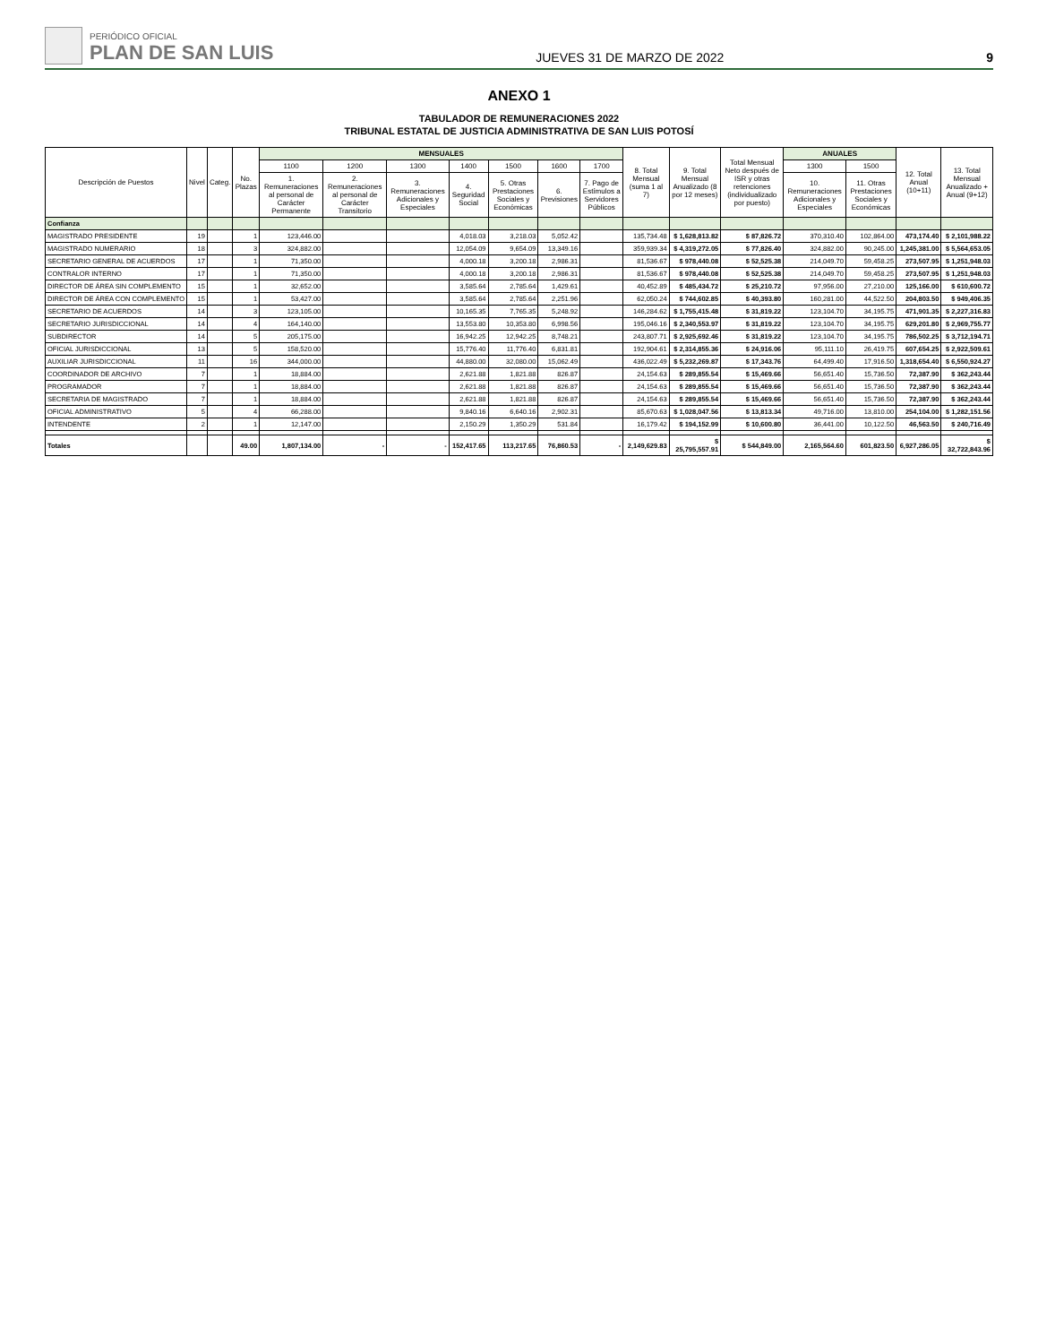PERIÓDICO OFICIAL
PLAN DE SAN LUIS
JUEVES 31 DE MARZO DE 2022
9
ANEXO 1
TABULADOR DE REMUNERACIONES 2022
TRIBUNAL ESTATAL DE JUSTICIA ADMINISTRATIVA DE SAN LUIS POTOSÍ
| Descripción de Puestos | Nivel | Categ. | No. Plazas | MENSUALES | | | | | | | 8. Total Mensual (suma 1 al 7) | 9. Total Mensual Anualizado (8 por 12 meses) | Total Mensual Neto después de ISR y otras retenciones (individualizado por puesto) | ANUALES | | 12. Total Anual (10+11) | 13. Total Mensual Anualizado + Anual (9+12) |
| --- | --- | --- | --- | --- | --- | --- | --- | --- | --- | --- | --- | --- | --- | --- | --- | --- | --- |
| | | | | 1100 | 1200 | 1300 | 1400 | 1500 | 1600 | 1700 | | | | 1300 | 1500 | | |
| | | | | 1. Remuneraciones al personal de Carácter Permanente | 2. Remuneraciones al personal de Carácter Transitorio | 3. Remuneraciones Adicionales y Especiales | 4. Seguridad Social | 5. Otras Prestaciones Sociales y Económicas | 6. Previsiones | 7. Pago de Estímulos a Servidores Públicos | | | | 10. Remuneraciones Adicionales y Especiales | 11. Otras Prestaciones Sociales y Económicas | | |
| Confianza | | | | | | | | | | | | | | | | | |
| MAGISTRADO PRESIDENTE | 19 | | 1 | 123,446.00 | | | 4,018.03 | 3,218.03 | 5,052.42 | | 135,734.48 | $ 1,628,813.82 | $ 87,826.72 | 370,310.40 | 102,864.00 | 473,174.40 | $ 2,101,988.22 |
| MAGISTRADO NUMERARIO | 18 | | 3 | 324,882.00 | | | 12,054.09 | 9,654.09 | 13,349.16 | | 359,939.34 | $ 4,319,272.05 | $ 77,826.40 | 324,882.00 | 90,245.00 | 1,245,381.00 | $ 5,564,653.05 |
| SECRETARIO GENERAL DE ACUERDOS | 17 | | 1 | 71,350.00 | | | 4,000.18 | 3,200.18 | 2,986.31 | | 81,536.67 | $ 978,440.08 | $ 52,525.38 | 214,049.70 | 59,458.25 | 273,507.95 | $ 1,251,948.03 |
| CONTRALOR INTERNO | 17 | | 1 | 71,350.00 | | | 4,000.18 | 3,200.18 | 2,986.31 | | 81,536.67 | $ 978,440.08 | $ 52,525.38 | 214,049.70 | 59,458.25 | 273,507.95 | $ 1,251,948.03 |
| DIRECTOR DE ÁREA SIN COMPLEMENTO | 15 | | 1 | 32,652.00 | | | 3,585.64 | 2,785.64 | 1,429.61 | | 40,452.89 | $ 485,434.72 | $ 25,210.72 | 97,956.00 | 27,210.00 | 125,166.00 | $ 610,600.72 |
| DIRECTOR DE ÁREA CON COMPLEMENTO | 15 | | 1 | 53,427.00 | | | 3,585.64 | 2,785.64 | 2,251.96 | | 62,050.24 | $ 744,602.85 | $ 40,393.80 | 160,281.00 | 44,522.50 | 204,803.50 | $ 949,406.35 |
| SECRETARIO DE ACUERDOS | 14 | | 3 | 123,105.00 | | | 10,165.35 | 7,765.35 | 5,248.92 | | 146,284.62 | $ 1,755,415.48 | $ 31,819.22 | 123,104.70 | 34,195.75 | 471,901.35 | $ 2,227,316.83 |
| SECRETARIO JURISDICCIONAL | 14 | | 4 | 164,140.00 | | | 13,553.80 | 10,353.80 | 6,998.56 | | 195,046.16 | $ 2,340,553.97 | $ 31,819.22 | 123,104.70 | 34,195.75 | 629,201.80 | $ 2,969,755.77 |
| SUBDIRECTOR | 14 | | 5 | 205,175.00 | | | 16,942.25 | 12,942.25 | 8,748.21 | | 243,807.71 | $ 2,925,692.46 | $ 31,819.22 | 123,104.70 | 34,195.75 | 786,502.25 | $ 3,712,194.71 |
| OFICIAL JURISDICCIONAL | 13 | | 5 | 158,520.00 | | | 15,776.40 | 11,776.40 | 6,831.81 | | 192,904.61 | $ 2,314,855.36 | $ 24,916.06 | 95,111.10 | 26,419.75 | 607,654.25 | $ 2,922,509.61 |
| AUXILIAR JURISDICCIONAL | 11 | | 16 | 344,000.00 | | | 44,880.00 | 32,080.00 | 15,062.49 | | 436,022.49 | $ 5,232,269.87 | $ 17,343.76 | 64,499.40 | 17,916.50 | 1,318,654.40 | $ 6,550,924.27 |
| COORDINADOR DE ARCHIVO | 7 | | 1 | 18,884.00 | | | 2,621.88 | 1,821.88 | 826.87 | | 24,154.63 | $ 289,855.54 | $ 15,469.66 | 56,651.40 | 15,736.50 | 72,387.90 | $ 362,243.44 |
| PROGRAMADOR | 7 | | 1 | 18,884.00 | | | 2,621.88 | 1,821.88 | 826.87 | | 24,154.63 | $ 289,855.54 | $ 15,469.66 | 56,651.40 | 15,736.50 | 72,387.90 | $ 362,243.44 |
| SECRETARIA DE MAGISTRADO | 7 | | 1 | 18,884.00 | | | 2,621.88 | 1,821.88 | 826.87 | | 24,154.63 | $ 289,855.54 | $ 15,469.66 | 56,651.40 | 15,736.50 | 72,387.90 | $ 362,243.44 |
| OFICIAL ADMINISTRATIVO | 5 | | 4 | 66,288.00 | | | 9,840.16 | 6,640.16 | 2,902.31 | | 85,670.63 | $ 1,028,047.56 | $ 13,813.34 | 49,716.00 | 13,810.00 | 254,104.00 | $ 1,282,151.56 |
| INTENDENTE | 2 | | 1 | 12,147.00 | | | 2,150.29 | 1,350.29 | 531.84 | | 16,179.42 | $ 194,152.99 | $ 10,600.80 | 36,441.00 | 10,122.50 | 46,563.50 | $ 240,716.49 |
| Totales | | | 49.00 | 1,807,134.00 | - | - | 152,417.65 | 113,217.65 | 76,860.53 | - | 2,149,629.83 | $ 25,795,557.91 | $ 544,849.00 | 2,165,564.60 | 601,823.50 | 6,927,286.05 | $ 32,722,843.96 |